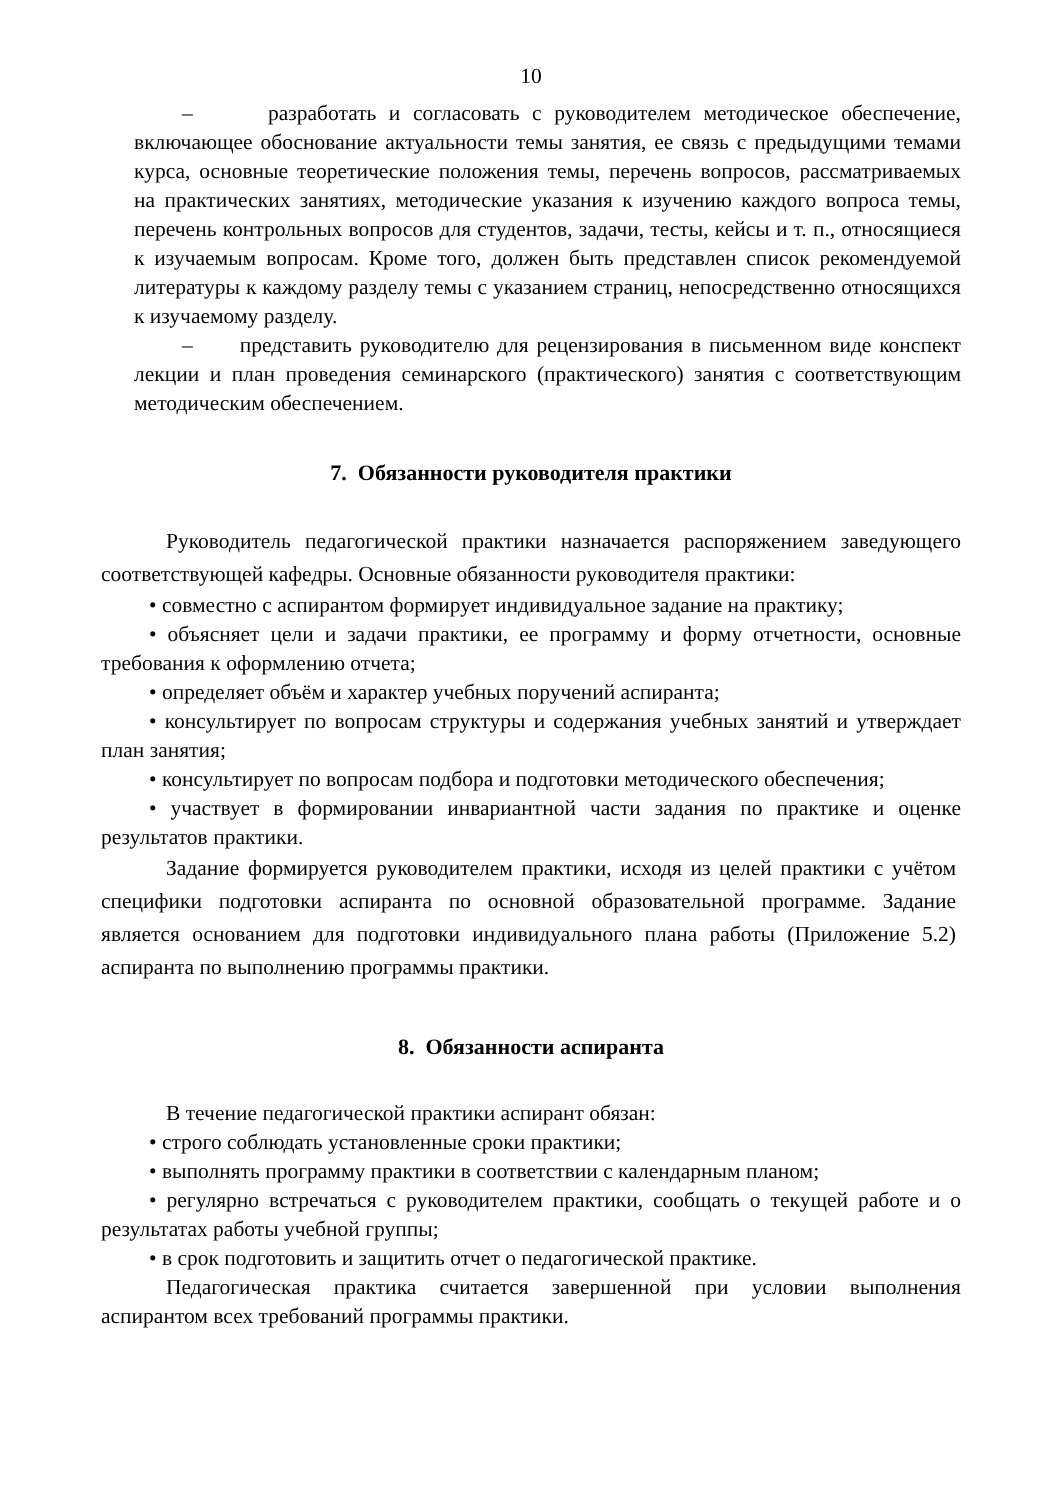10
– разработать и согласовать с руководителем методическое обеспечение, включающее обоснование актуальности темы занятия, ее связь с предыдущими темами курса, основные теоретические положения темы, перечень вопросов, рассматриваемых на практических занятиях, методические указания к изучению каждого вопроса темы, перечень контрольных вопросов для студентов, задачи, тесты, кейсы и т. п., относящиеся к изучаемым вопросам. Кроме того, должен быть представлен список рекомендуемой литературы к каждому разделу темы с указанием страниц, непосредственно относящихся к изучаемому разделу.
– представить руководителю для рецензирования в письменном виде конспект лекции и план проведения семинарского (практического) занятия с соответствующим методическим обеспечением.
7. Обязанности руководителя практики
Руководитель педагогической практики назначается распоряжением заведующего соответствующей кафедры. Основные обязанности руководителя практики:
• совместно с аспирантом формирует индивидуальное задание на практику;
• объясняет цели и задачи практики, ее программу и форму отчетности, основные требования к оформлению отчета;
• определяет объём и характер учебных поручений аспиранта;
• консультирует по вопросам структуры и содержания учебных занятий и утверждает план занятия;
• консультирует по вопросам подбора и подготовки методического обеспечения;
• участвует в формировании инвариантной части задания по практике и оценке результатов практики.
Задание формируется руководителем практики, исходя из целей практики с учётом специфики подготовки аспиранта по основной образовательной программе. Задание является основанием для подготовки индивидуального плана работы (Приложение 5.2) аспиранта по выполнению программы практики.
8. Обязанности аспиранта
В течение педагогической практики аспирант обязан:
• строго соблюдать установленные сроки практики;
• выполнять программу практики в соответствии с календарным планом;
• регулярно встречаться с руководителем практики, сообщать о текущей работе и о результатах работы учебной группы;
• в срок подготовить и защитить отчет о педагогической практике.
Педагогическая практика считается завершенной при условии выполнения аспирантом всех требований программы практики.